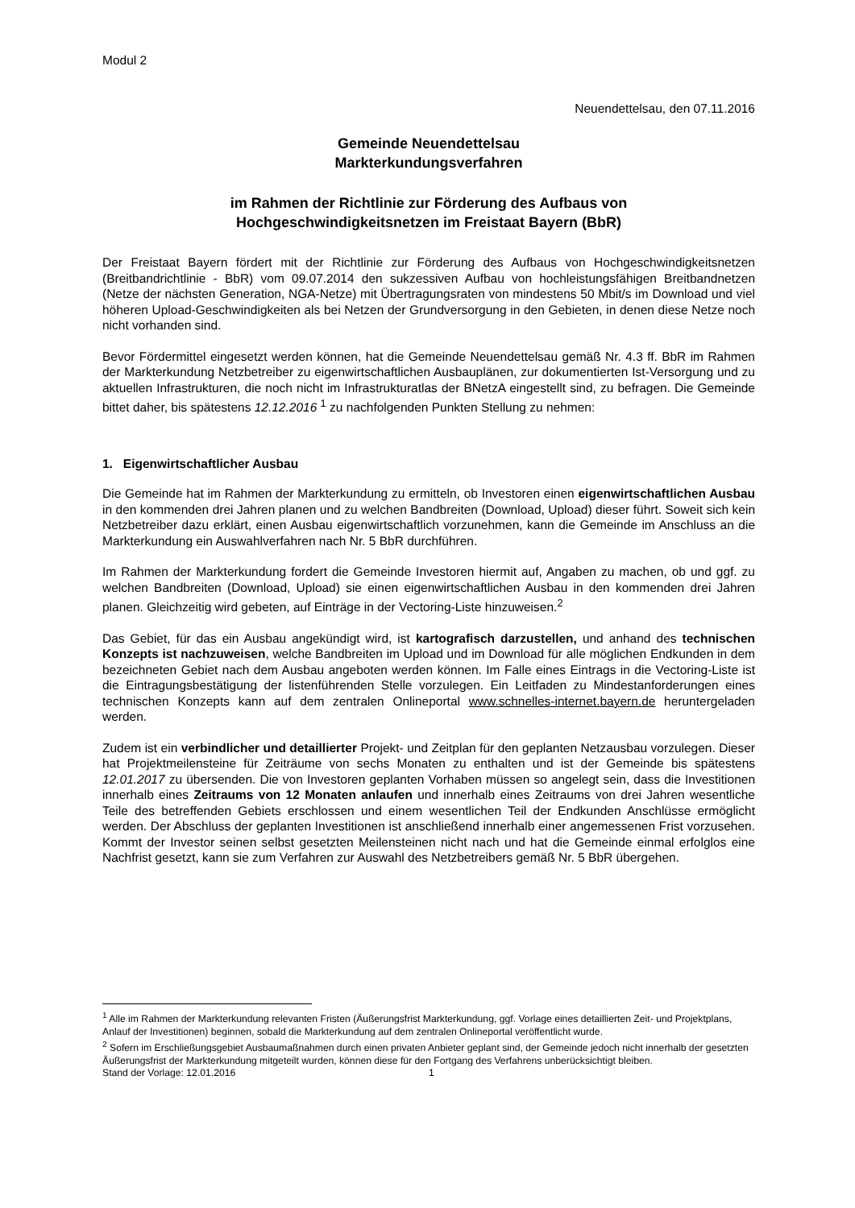Modul 2
Neuendettelsau, den 07.11.2016
Gemeinde Neuendettelsau
Markterkundungsverfahren
im Rahmen der Richtlinie zur Förderung des Aufbaus von
Hochgeschwindigkeitsnetzen im Freistaat Bayern (BbR)
Der Freistaat Bayern fördert mit der Richtlinie zur Förderung des Aufbaus von Hochgeschwindigkeits­netzen (Breitbandrichtlinie - BbR) vom 09.07.2014 den sukzessiven Aufbau von hochleistungsfähigen Breitbandnetzen (Netze der nächsten Generation, NGA-Netze) mit Übertragungsraten von mindestens 50 Mbit/s im Download und viel höheren Upload-Geschwindigkeiten als bei Netzen der Grundversor­gung in den Gebieten, in denen diese Netze noch nicht vorhanden sind.
Bevor Fördermittel eingesetzt werden können, hat die Gemeinde Neuendettelsau gemäß Nr. 4.3 ff. BbR im Rahmen der Markterkundung Netzbetreiber zu eigenwirtschaftlichen Ausbauplänen, zur do­kumentierten Ist-Versorgung und zu aktuellen Infrastrukturen, die noch nicht im Infrastrukturatlas der BNetzA eingestellt sind, zu befragen. Die Gemeinde bittet daher, bis spätestens 12.12.2016 <sup>1</sup> zu nach­folgenden Punkten Stellung zu nehmen:
1. Eigenwirtschaftlicher Ausbau
Die Gemeinde hat im Rahmen der Markterkundung zu ermitteln, ob Investoren einen eigenwirt­schaftlichen Ausbau in den kommenden drei Jahren planen und zu welchen Bandbreiten (Download, Upload) dieser führt. Soweit sich kein Netzbetreiber dazu erklärt, einen Ausbau eigenwirtschaftlich vorzunehmen, kann die Gemeinde im Anschluss an die Markterkundung ein Auswahlverfahren nach Nr. 5 BbR durchführen.
Im Rahmen der Markterkundung fordert die Gemeinde Investoren hiermit auf, Angaben zu machen, ob und ggf. zu welchen Bandbreiten (Download, Upload) sie einen eigenwirtschaftlichen Ausbau in den kommenden drei Jahren planen. Gleichzeitig wird gebeten, auf Einträge in der Vectoring-Liste hinzu­weisen.<sup>2</sup>
Das Gebiet, für das ein Ausbau angekündigt wird, ist kartografisch darzustellen, und anhand des technischen Konzepts ist nachzuweisen, welche Bandbreiten im Upload und im Download für alle möglichen Endkunden in dem bezeichneten Gebiet nach dem Ausbau angeboten werden können. Im Falle eines Eintrags in die Vectoring-Liste ist die Eintragungsbestätigung der listenführenden Stelle vorzulegen. Ein Leitfaden zu Mindestanforderungen eines technischen Konzepts kann auf dem zent­ralen Onlineportal www.schnelles-internet.bayern.de heruntergeladen werden.
Zudem ist ein verbindlicher und detaillierter Projekt- und Zeitplan für den geplanten Netzausbau vorzulegen. Dieser hat Projektmeilensteine für Zeiträume von sechs Monaten zu enthalten und ist der Gemeinde bis spätestens 12.01.2017 zu übersenden. Die von Investoren geplanten Vorhaben müs­sen so angelegt sein, dass die Investitionen innerhalb eines Zeitraums von 12 Monaten anlaufen und innerhalb eines Zeitraums von drei Jahren wesentliche Teile des betreffenden Gebiets erschlos­sen und einem wesentlichen Teil der Endkunden Anschlüsse ermöglicht werden. Der Abschluss der geplanten Investitionen ist anschließend innerhalb einer angemessenen Frist vorzusehen. Kommt der Investor seinen selbst gesetzten Meilensteinen nicht nach und hat die Gemeinde einmal erfolglos eine Nachfrist gesetzt, kann sie zum Verfahren zur Auswahl des Netzbetreibers gemäß Nr. 5 BbR überge­hen.
<sup>1</sup> Alle im Rahmen der Markterkundung relevanten Fristen (Äußerungsfrist Markterkundung, ggf. Vorlage eines detaillierten Zeit- und Projektplans, Anlauf der Investitionen) beginnen, sobald die Markterkundung auf dem zentralen Onlineportal veröffentlicht wurde.
<sup>2</sup> Sofern im Erschließungsgebiet Ausbaumaßnahmen durch einen privaten Anbieter geplant sind, der Gemeinde jedoch nicht innerhalb der gesetzten Äußerungsfrist der Markterkundung mitgeteilt wurden, können diese für den Fortgang des Verfahrens unberücksichtigt bleiben.
Stand der Vorlage: 12.01.2016 1